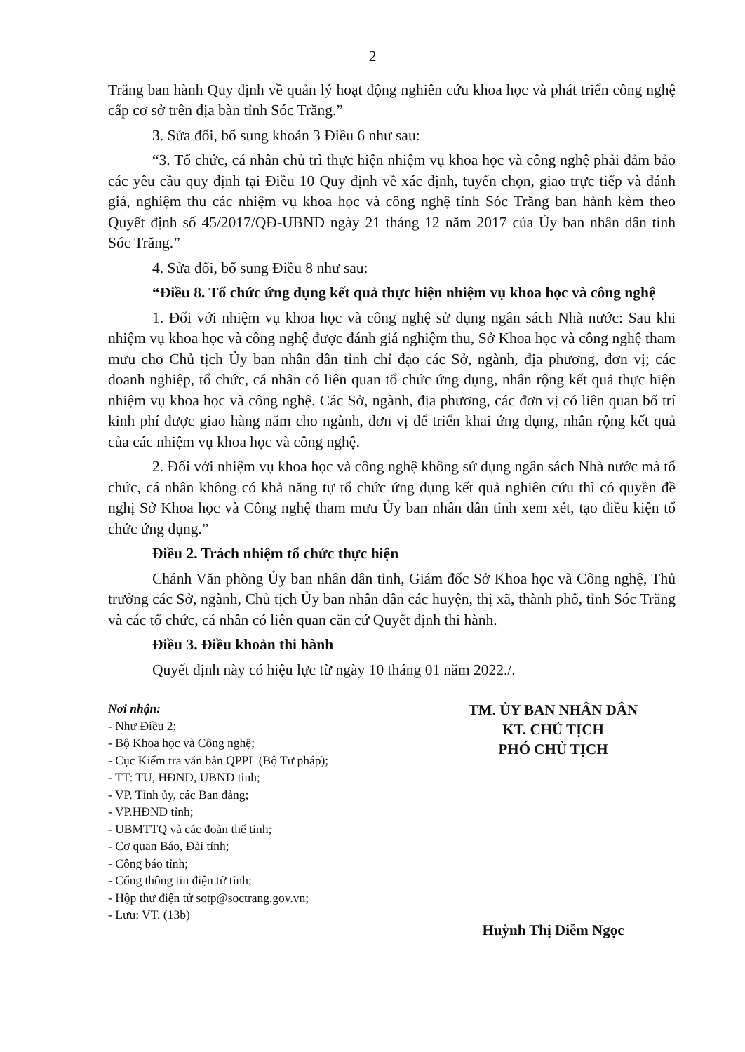2
Trăng ban hành Quy định về quản lý hoạt động nghiên cứu khoa học và phát triển công nghệ cấp cơ sở trên địa bàn tỉnh Sóc Trăng.”
3. Sửa đổi, bổ sung khoản 3 Điều 6 như sau:
“3. Tổ chức, cá nhân chủ trì thực hiện nhiệm vụ khoa học và công nghệ phải đảm bảo các yêu cầu quy định tại Điều 10 Quy định về xác định, tuyển chọn, giao trực tiếp và đánh giá, nghiệm thu các nhiệm vụ khoa học và công nghệ tỉnh Sóc Trăng ban hành kèm theo Quyết định số 45/2017/QĐ-UBND ngày 21 tháng 12 năm 2017 của Ủy ban nhân dân tỉnh Sóc Trăng.”
4. Sửa đổi, bổ sung Điều 8 như sau:
“Điều 8. Tổ chức ứng dụng kết quả thực hiện nhiệm vụ khoa học và công nghệ
1. Đối với nhiệm vụ khoa học và công nghệ sử dụng ngân sách Nhà nước: Sau khi nhiệm vụ khoa học và công nghệ được đánh giá nghiệm thu, Sở Khoa học và công nghệ tham mưu cho Chủ tịch Ủy ban nhân dân tỉnh chỉ đạo các Sở, ngành, địa phương, đơn vị; các doanh nghiệp, tổ chức, cá nhân có liên quan tổ chức ứng dụng, nhân rộng kết quả thực hiện nhiệm vụ khoa học và công nghệ. Các Sở, ngành, địa phương, các đơn vị có liên quan bố trí kinh phí được giao hàng năm cho ngành, đơn vị để triển khai ứng dụng, nhân rộng kết quả của các nhiệm vụ khoa học và công nghệ.
2. Đối với nhiệm vụ khoa học và công nghệ không sử dụng ngân sách Nhà nước mà tổ chức, cá nhân không có khả năng tự tổ chức ứng dụng kết quả nghiên cứu thì có quyền đề nghị Sở Khoa học và Công nghệ tham mưu Ủy ban nhân dân tỉnh xem xét, tạo điều kiện tổ chức ứng dụng.”
Điều 2. Trách nhiệm tổ chức thực hiện
Chánh Văn phòng Ủy ban nhân dân tỉnh, Giám đốc Sở Khoa học và Công nghệ, Thủ trưởng các Sở, ngành, Chủ tịch Ủy ban nhân dân các huyện, thị xã, thành phố, tỉnh Sóc Trăng và các tổ chức, cá nhân có liên quan căn cứ Quyết định thi hành.
Điều 3. Điều khoản thi hành
Quyết định này có hiệu lực từ ngày 10 tháng 01 năm 2022./.
Nơi nhận:
- Như Điều 2;
- Bộ Khoa học và Công nghệ;
- Cục Kiểm tra văn bản QPPL (Bộ Tư pháp);
- TT: TU, HĐND, UBND tỉnh;
- VP. Tỉnh ủy, các Ban đảng;
- VP.HĐND tỉnh;
- UBMTTQ và các đoàn thể tỉnh;
- Cơ quan Báo, Đài tỉnh;
- Công báo tỉnh;
- Cổng thông tin điện tử tỉnh;
- Hộp thư điện tử sotp@soctrang.gov.vn;
- Lưu: VT. (13b)
TM. ỦY BAN NHÂN DÂN
KT. CHỦ TỊCH
PHÓ CHỦ TỊCH
Huỳnh Thị Diễm Ngọc